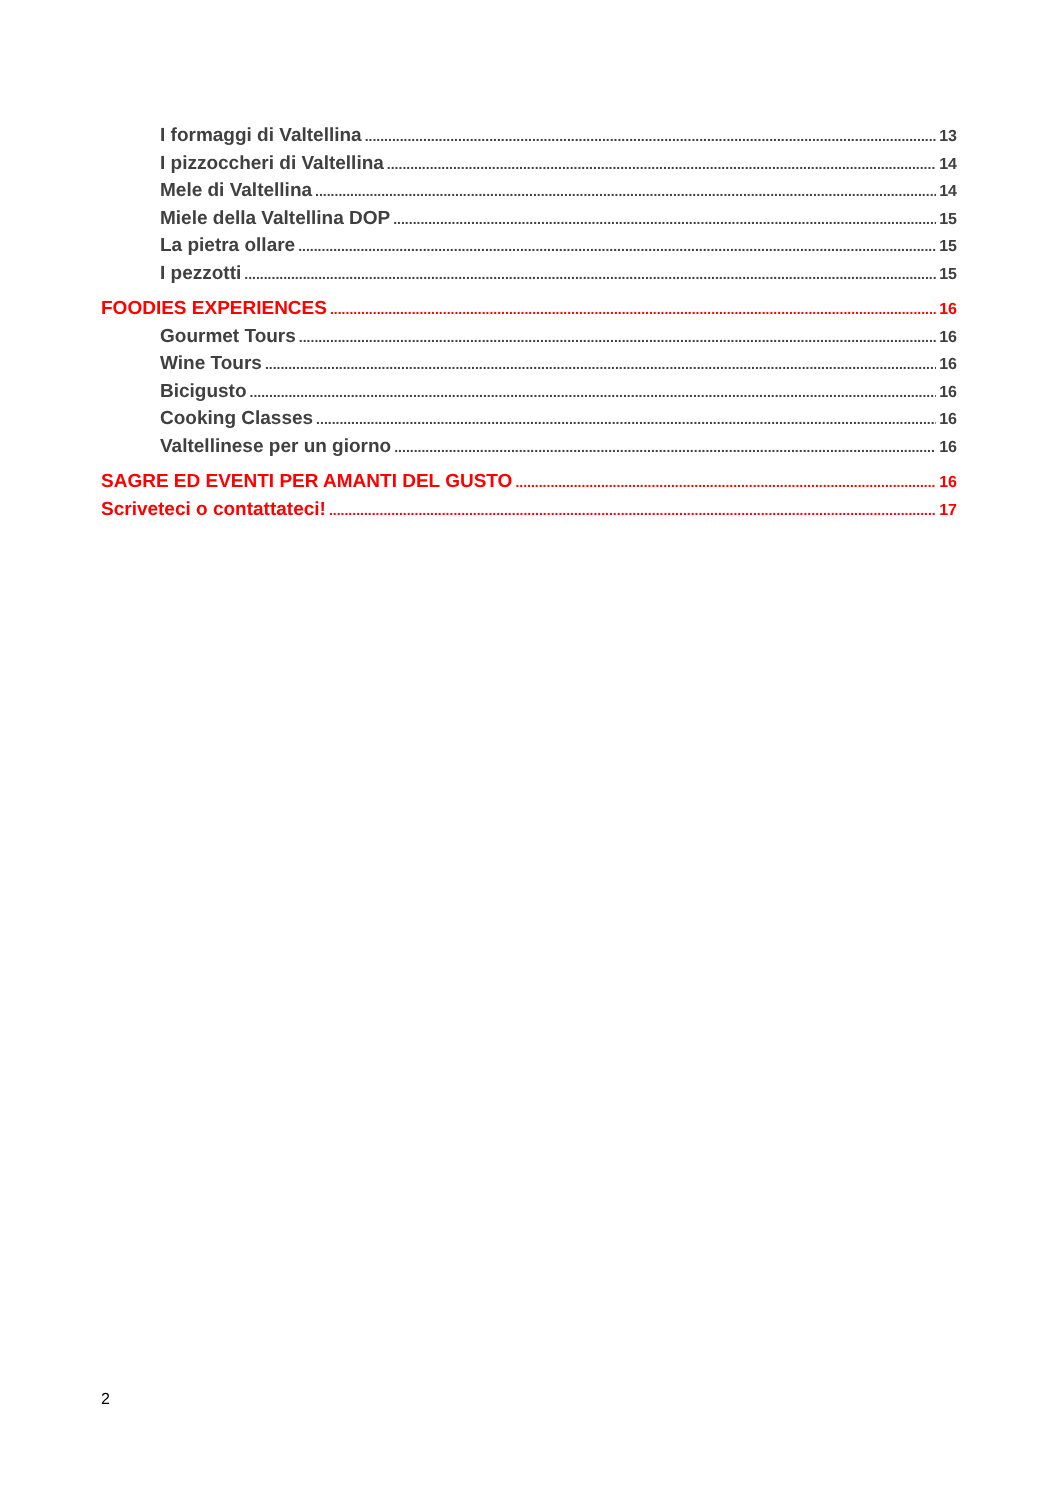I formaggi di Valtellina 13
I pizzoccheri di Valtellina 14
Mele di Valtellina 14
Miele della Valtellina DOP 15
La pietra ollare 15
I pezzotti 15
FOODIES EXPERIENCES 16
Gourmet Tours 16
Wine Tours 16
Bicigusto 16
Cooking Classes 16
Valtellinese per un giorno 16
SAGRE ED EVENTI PER AMANTI DEL GUSTO 16
Scriveteci o contattateci! 17
2